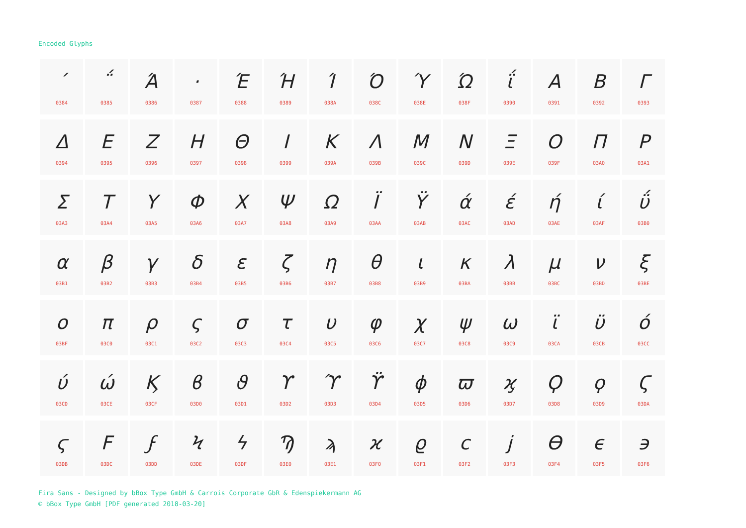Encoded Glyphs
| ΄ 0384 | ΅ 0385 | Ά 0386 | · 0387 | Έ 0388 | Ή 0389 | Ί 038A | Ό 038C | Ύ 038E | Ώ 038F | ΐ 0390 | Α 0391 | Β 0392 | Γ 0393 |
| Δ 0394 | Ε 0395 | Ζ 0396 | Η 0397 | Θ 0398 | Ι 0399 | Κ 039A | Λ 039B | Μ 039C | Ν 039D | Ξ 039E | Ο 039F | Π 03A0 | Ρ 03A1 |
| Σ 03A3 | Τ 03A4 | Υ 03A5 | Φ 03A6 | Χ 03A7 | Ψ 03A8 | Ω 03A9 | Ϊ 03AA | Ϋ 03AB | ά 03AC | έ 03AD | ή 03AE | ί 03AF | ΰ 03B0 |
| α 03B1 | β 03B2 | γ 03B3 | δ 03B4 | ε 03B5 | ζ 03B6 | η 03B7 | θ 03B8 | ι 03B9 | κ 03BA | λ 03BB | μ 03BC | ν 03BD | ξ 03BE |
| ο 03BF | π 03C0 | ρ 03C1 | ς 03C2 | σ 03C3 | τ 03C4 | υ 03C5 | φ 03C6 | χ 03C7 | ψ 03C8 | ω 03C9 | ϊ 03CA | ϋ 03CB | ό 03CC |
| ύ 03CD | ώ 03CE | Ϗ 03CF | ϐ 03D0 | ϑ 03D1 | ϒ 03D2 | ϓ 03D3 | ϔ 03D4 | ϕ 03D5 | ϖ 03D6 | ϗ 03D7 | Ϙ 03D8 | ϙ 03D9 | Ϛ 03DA |
| ϛ 03DB | Ϝ 03DC | ϝ 03DD | Ϟ 03DE | ϟ 03DF | Ϡ 03E0 | ϡ 03E1 | ϰ 03F0 | ϱ 03F1 | ϲ 03F2 | ϳ 03F3 | ϴ 03F4 | ϵ 03F5 | ϶ 03F6 |
Fira Sans - Designed by bBox Type GmbH & Carrois Corporate GbR & Edenspiekermann AG
© bBox Type GmbH [PDF generated 2018-03-20]